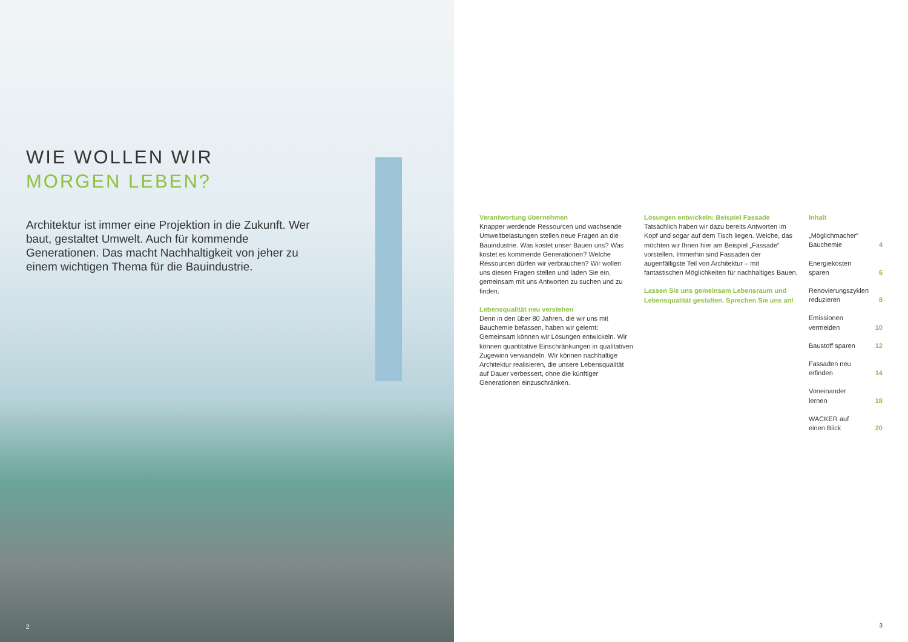WIE WOLLEN WIR
MORGEN LEBEN?
Architektur ist immer eine Projektion in die Zukunft. Wer baut, gestaltet Umwelt. Auch für kommende Generationen. Das macht Nachhaltigkeit von jeher zu einem wichtigen Thema für die Bauindustrie.
2
Verantwortung übernehmen
Knapper werdende Ressourcen und wachsende Umweltbelastungen stellen neue Fragen an die Bauindustrie. Was kostet unser Bauen uns? Was kostet es kommende Generationen? Welche Ressourcen dürfen wir verbrauchen? Wir wollen uns diesen Fragen stellen und laden Sie ein, gemeinsam mit uns Antworten zu suchen und zu finden.
Lebensqualität neu verstehen
Denn in den über 80 Jahren, die wir uns mit Bauchemie befassen, haben wir gelernt: Gemeinsam können wir Lösungen entwickeln. Wir können quantitative Einschränkungen in qualitativen Zugewinn verwandeln. Wir können nachhaltige Architektur realisieren, die unsere Lebensqualität auf Dauer verbessert, ohne die künftiger Generationen einzuschränken.
Lösungen entwickeln: Beispiel Fassade
Tatsächlich haben wir dazu bereits Antworten im Kopf und sogar auf dem Tisch liegen. Welche, das möchten wir Ihnen hier am Beispiel „Fassade“ vorstellen. Immerhin sind Fassaden der augenfälligste Teil von Architektur – mit fantastischen Möglichkeiten für nachhaltiges Bauen.
Lassen Sie uns gemeinsam Lebensraum und Lebensqualität gestalten. Sprechen Sie uns an!
Inhalt
„Möglichmacher“
Bauchemie 4
Energiekosten
sparen 6
Renovierungszyklen
reduzieren 8
Emissionen
vermeiden 10
Baustoff sparen 12
Fassaden neu
erfinden 14
Voneinander
lernen 18
WACKER auf
einen Blick 20
3